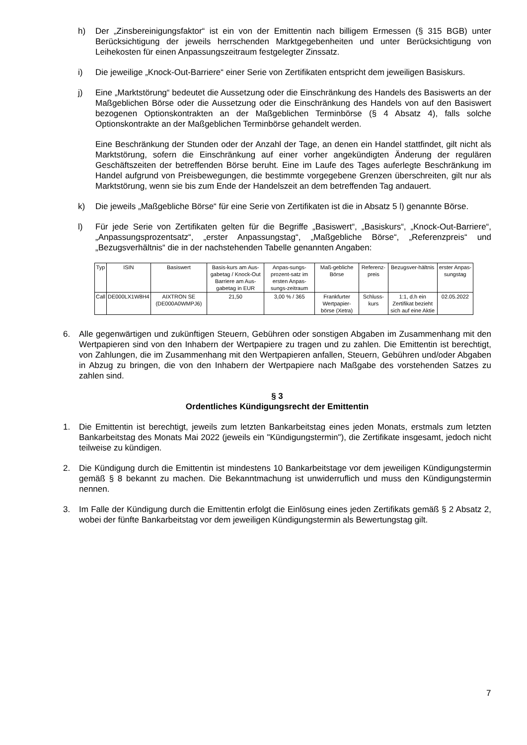h) Der „Zinsbereinigungsfaktor“ ist ein von der Emittentin nach billigem Ermessen (§ 315 BGB) unter Berücksichtigung der jeweils herrschenden Marktgegebenheiten und unter Berücksichtigung von Leihekosten für einen Anpassungszeitraum festgelegter Zinssatz.
i) Die jeweilige „Knock-Out-Barriere“ einer Serie von Zertifikaten entspricht dem jeweiligen Basiskurs.
j) Eine „Marktstörung“ bedeutet die Aussetzung oder die Einschränkung des Handels des Basiswerts an der Maßgeblichen Börse oder die Aussetzung oder die Einschränkung des Handels von auf den Basiswert bezogenen Optionskontrakten an der Maßgeblichen Terminbörse (§ 4 Absatz 4), falls solche Optionskontrakte an der Maßgeblichen Terminbörse gehandelt werden.
Eine Beschränkung der Stunden oder der Anzahl der Tage, an denen ein Handel stattfindet, gilt nicht als Marktstörung, sofern die Einschränkung auf einer vorher angekündigten Änderung der regulären Geschäftszeiten der betreffenden Börse beruht. Eine im Laufe des Tages auferlegte Beschränkung im Handel aufgrund von Preisbewegungen, die bestimmte vorgegebene Grenzen überschreiten, gilt nur als Marktstörung, wenn sie bis zum Ende der Handelszeit an dem betreffenden Tag andauert.
k) Die jeweils „Maßgebliche Börse“ für eine Serie von Zertifikaten ist die in Absatz 5 l) genannte Börse.
l) Für jede Serie von Zertifikaten gelten für die Begriffe „Basiswert“, „Basiskurs“, „Knock-Out-Barriere“, „Anpassungsprozentsatz“, „erster Anpassungstag“, „Maßgebliche Börse“, „Referenzpreis“ und „Bezugsverhältnis“ die in der nachstehenden Tabelle genannten Angaben:
| Typ | ISIN | Basiswert | Basis-kurs am Aus-gabetag / Knock-Out Barriere am Aus-gabetag in EUR | Anpas-sungs-prozent-satz im ersten Anpas-sungs-zeitraum | Maß-gebliche Börse | Referenz-preis | Bezugsver-hältnis | erster Anpas-sungstag |
| Call | DE000LX1W8H4 | AIXTRON SE (DE000A0WMPJ6) | 21,50 | 3,00 % / 365 | Frankfurter Wertpapier-börse (Xetra) | Schluss-kurs | 1:1, d.h ein Zertifikat bezieht sich auf eine Aktie | 02.05.2022 |
6. Alle gegenwärtigen und zukünftigen Steuern, Gebühren oder sonstigen Abgaben im Zusammenhang mit den Wertpapieren sind von den Inhabern der Wertpapiere zu tragen und zu zahlen. Die Emittentin ist berechtigt, von Zahlungen, die im Zusammenhang mit den Wertpapieren anfallen, Steuern, Gebühren und/oder Abgaben in Abzug zu bringen, die von den Inhabern der Wertpapiere nach Maßgabe des vorstehenden Satzes zu zahlen sind.
§ 3
Ordentliches Kündigungsrecht der Emittentin
1. Die Emittentin ist berechtigt, jeweils zum letzten Bankarbeitstag eines jeden Monats, erstmals zum letzten Bankarbeitstag des Monats Mai 2022 (jeweils ein "Kündigungstermin"), die Zertifikate insgesamt, jedoch nicht teilweise zu kündigen.
2. Die Kündigung durch die Emittentin ist mindestens 10 Bankarbeitstage vor dem jeweiligen Kündigungstermin gemäß § 8 bekannt zu machen. Die Bekanntmachung ist unwiderruflich und muss den Kündigungstermin nennen.
3. Im Falle der Kündigung durch die Emittentin erfolgt die Einlösung eines jeden Zertifikats gemäß § 2 Absatz 2, wobei der fünfte Bankarbeitstag vor dem jeweiligen Kündigungstermin als Bewertungstag gilt.
7